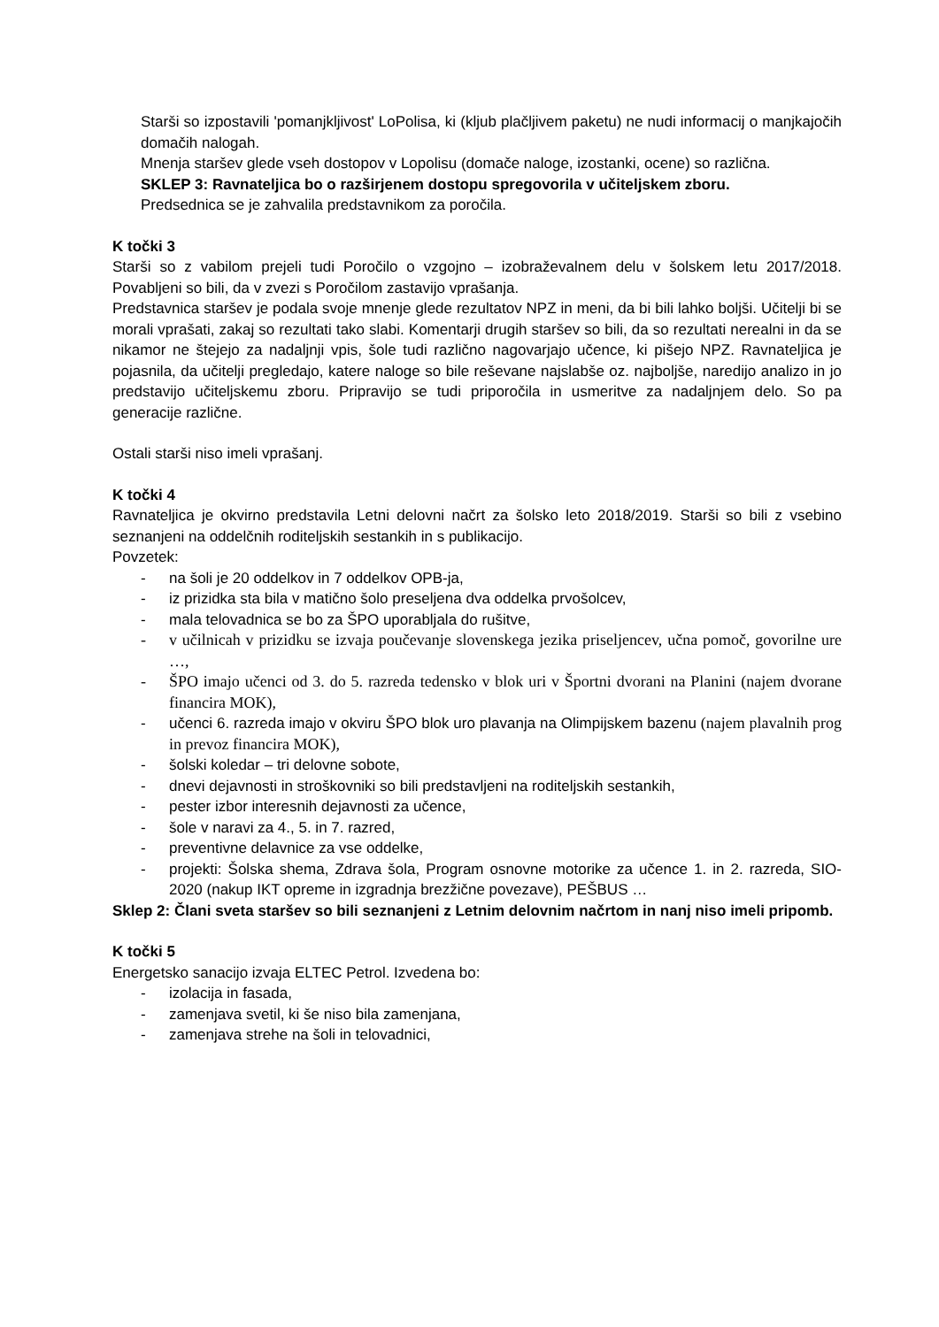Starši so izpostavili 'pomanjkljivost' LoPolisa, ki (kljub plačljivem paketu) ne nudi informacij o manjkajočih domačih nalogah.
Mnenja staršev glede vseh dostopov v Lopolisu (domače naloge, izostanki, ocene) so različna.
SKLEP 3: Ravnateljica bo o razširjenem dostopu spregovorila v učiteljskem zboru.
Predsednica se je zahvalila predstavnikom za poročila.
K točki 3
Starši so z vabilom prejeli tudi Poročilo o vzgojno – izobraževalnem delu v šolskem letu 2017/2018. Povabljeni so bili, da v zvezi s Poročilom zastavijo vprašanja.
Predstavnica staršev je podala svoje mnenje glede rezultatov NPZ in meni, da bi bili lahko boljši. Učitelji bi se morali vprašati, zakaj so rezultati tako slabi. Komentarji drugih staršev so bili, da so rezultati nerealni in da se nikamor ne štejejo za nadaljnji vpis, šole tudi različno nagovarjajo učence, ki pišejo NPZ. Ravnateljica je pojasnila, da učitelji pregledajo, katere naloge so bile reševane najslabše oz. najboljše, naredijo analizo in jo predstavijo učiteljskemu zboru. Pripravijo se tudi priporočila in usmeritve za nadaljnjem delo. So pa generacije različne.
Ostali starši niso imeli vprašanj.
K točki 4
Ravnateljica je okvirno predstavila Letni delovni načrt za šolsko leto 2018/2019. Starši so bili z vsebino seznanjeni na oddelčnih roditeljskih sestankih in s publikacijo.
Povzetek:
- na šoli je 20 oddelkov in 7 oddelkov OPB-ja,
- iz prizidka sta bila v matično šolo preseljena dva oddelka prvošolcev,
- mala telovadnica se bo za ŠPO uporabljala do rušitve,
- v učilnicah v prizidku se izvaja poučevanje slovenskega jezika priseljencev, učna pomoč, govorilne ure …,
- ŠPO imajo učenci od 3. do 5. razreda tedensko v blok uri v Športni dvorani na Planini (najem dvorane financira MOK),
- učenci 6. razreda imajo v okviru ŠPO blok uro plavanja na Olimpijskem bazenu (najem plavalnih prog in prevoz financira MOK),
- šolski koledar – tri delovne sobote,
- dnevi dejavnosti in stroškovniki so bili predstavljeni na roditeljskih sestankih,
- pester izbor interesnih dejavnosti za učence,
- šole v naravi za 4., 5. in 7. razred,
- preventivne delavnice za vse oddelke,
- projekti: Šolska shema, Zdrava šola, Program osnovne motorike za učence 1. in 2. razreda, SIO-2020 (nakup IKT opreme in izgradnja brezžične povezave), PEŠBUS …
Sklep 2: Člani sveta staršev so bili seznanjeni z Letnim delovnim načrtom in nanj niso imeli pripomb.
K točki 5
Energetsko sanacijo izvaja ELTEC Petrol. Izvedena bo:
- izolacija in fasada,
- zamenjava svetil, ki še niso bila zamenjana,
- zamenjava strehe na šoli in telovadnici,